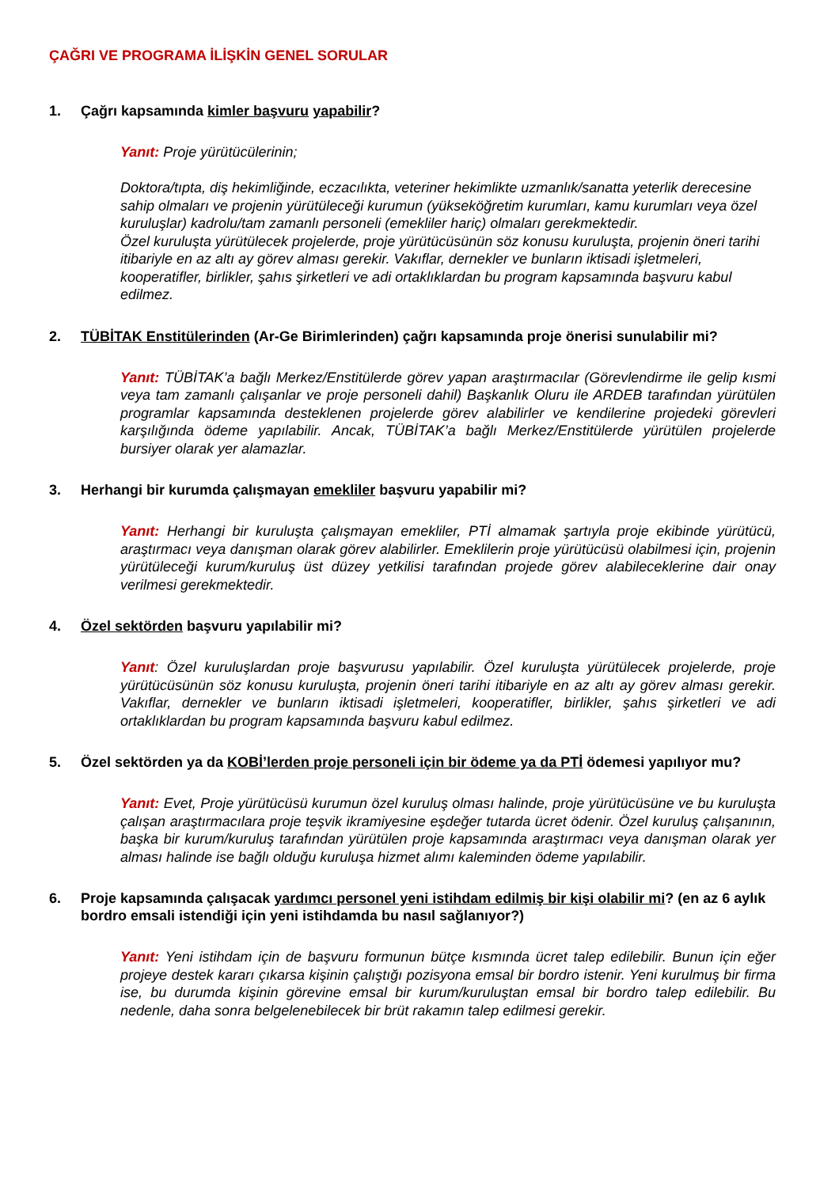ÇAĞRI VE PROGRAMA İLİŞKİN GENEL SORULAR
1. Çağrı kapsamında kimler başvuru yapabilir?
Yanıt: Proje yürütücülerinin;
Doktora/tıpta, diş hekimliğinde, eczacılıkta, veteriner hekimlikte uzmanlık/sanatta yeterlik derecesine sahip olmaları ve projenin yürütüleceği kurumun (yükseköğretim kurumları, kamu kurumları veya özel kuruluşlar) kadrolu/tam zamanlı personeli (emekliler hariç) olmaları gerekmektedir.
Özel kuruluşta yürütülecek projelerde, proje yürütücüsünün söz konusu kuruluşta, projenin öneri tarihi itibariyle en az altı ay görev alması gerekir. Vakıflar, dernekler ve bunların iktisadi işletmeleri, kooperatifler, birlikler, şahıs şirketleri ve adi ortaklıklardan bu program kapsamında başvuru kabul edilmez.
2. TÜBİTAK Enstitülerinden (Ar-Ge Birimlerinden) çağrı kapsamında proje önerisi sunulabilir mi?
Yanıt: TÜBİTAK’a bağlı Merkez/Enstitülerde görev yapan araştırmacılar (Görevlendirme ile gelip kısmi veya tam zamanlı çalışanlar ve proje personeli dahil) Başkanlık Oluru ile ARDEB tarafından yürütülen programlar kapsamında desteklenen projelerde görev alabilirler ve kendilerine projedeki görevleri karşılığında ödeme yapılabilir. Ancak, TÜBİTAK’a bağlı Merkez/Enstitülerde yürütülen projelerde bursiyer olarak yer alamazlar.
3. Herhangi bir kurumda çalışmayan emekliler başvuru yapabilir mi?
Yanıt: Herhangi bir kuruluşta çalışmayan emekliler, PTİ almamak şartıyla proje ekibinde yürütücü, araştırmacı veya danışman olarak görev alabilirler. Emeklilerin proje yürütücüsü olabilmesi için, projenin yürütüleceği kurum/kuruluş üst düzey yetkilisi tarafından projede görev alabileceklerine dair onay verilmesi gerekmektedir.
4. Özel sektörden başvuru yapılabilir mi?
Yanıt: Özel kuruluşlardan proje başvurusu yapılabilir. Özel kuruluşta yürütülecek projelerde, proje yürütücüsünün söz konusu kuruluşta, projenin öneri tarihi itibariyle en az altı ay görev alması gerekir. Vakıflar, dernekler ve bunların iktisadi işletmeleri, kooperatifler, birlikler, şahıs şirketleri ve adi ortaklıklardan bu program kapsamında başvuru kabul edilmez.
5. Özel sektörden ya da KOBİ’lerden proje personeli için bir ödeme ya da PTİ ödemesi yapılıyor mu?
Yanıt: Evet, Proje yürütücüsü kurumun özel kuruluş olması halinde, proje yürütücüsüne ve bu kuruluşta çalışan araştırmacılara proje teşvik ikramiyesine eşdeğer tutarda ücret ödenir. Özel kuruluş çalışanının, başka bir kurum/kuruluş tarafından yürütülen proje kapsamında araştırmacı veya danışman olarak yer alması halinde ise bağlı olduğu kuruluşa hizmet alımı kaleminden ödeme yapılabilir.
6. Proje kapsamında çalışacak yardımcı personel yeni istihdam edilmiş bir kişi olabilir mi? (en az 6 aylık bordro emsali istendiği için yeni istihdamda bu nasıl sağlanıyor?)
Yanıt: Yeni istihdam için de başvuru formunun bütçe kısmında ücret talep edilebilir. Bunun için eğer projeye destek kararı çıkarsa kişinin çalıştığı pozisyona emsal bir bordro istenir. Yeni kurulmuş bir firma ise, bu durumda kişinin görevine emsal bir kurum/kuruluştan emsal bir bordro talep edilebilir. Bu nedenle, daha sonra belgelenebilecek bir brüt rakamın talep edilmesi gerekir.